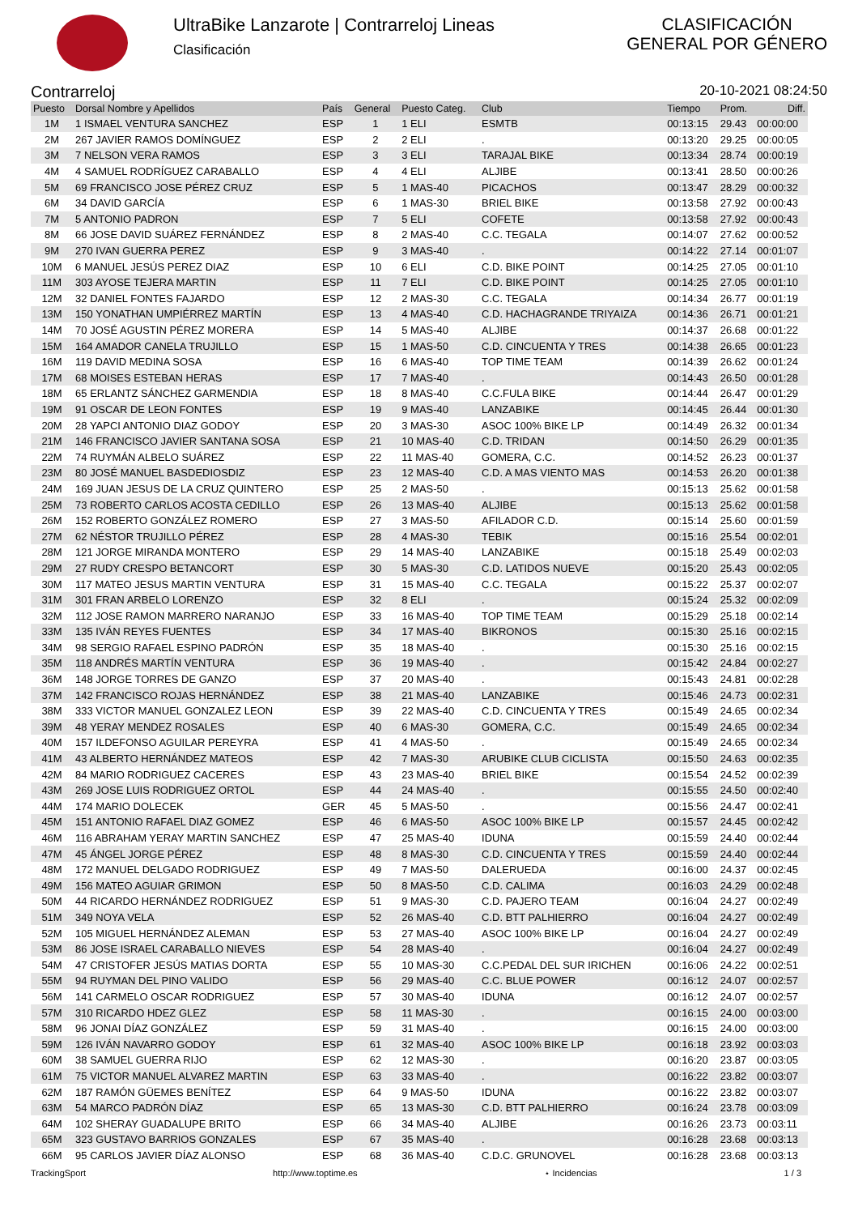UltraBike Lanzarote | Contrarreloj Lineas
Clasificación
CLASIFICACIÓN
GENERAL POR GÉNERO
Contrarreloj 20-10-2021 08:24:50
| Puesto | Dorsal Nombre y Apellidos | País | General | Puesto Categ. | Club | Tiempo | Prom. | Diff. |
| --- | --- | --- | --- | --- | --- | --- | --- | --- |
| 1M | 1 ISMAEL VENTURA SANCHEZ | ESP | 1 | 1 ELI | ESMTB | 00:13:15 | 29.43 | 00:00:00 |
| 2M | 267 JAVIER RAMOS DOMÍNGUEZ | ESP | 2 | 2 ELI | . | 00:13:20 | 29.25 | 00:00:05 |
| 3M | 7 NELSON VERA RAMOS | ESP | 3 | 3 ELI | TARAJAL BIKE | 00:13:34 | 28.74 | 00:00:19 |
| 4M | 4 SAMUEL RODRÍGUEZ CARABALLO | ESP | 4 | 4 ELI | ALJIBE | 00:13:41 | 28.50 | 00:00:26 |
| 5M | 69 FRANCISCO JOSE PÉREZ CRUZ | ESP | 5 | 1 MAS-40 | PICACHOS | 00:13:47 | 28.29 | 00:00:32 |
| 6M | 34 DAVID GARCÍA | ESP | 6 | 1 MAS-30 | BRIEL BIKE | 00:13:58 | 27.92 | 00:00:43 |
| 7M | 5 ANTONIO PADRON | ESP | 7 | 5 ELI | COFETE | 00:13:58 | 27.92 | 00:00:43 |
| 8M | 66 JOSE DAVID SUÁREZ FERNÁNDEZ | ESP | 8 | 2 MAS-40 | C.C. TEGALA | 00:14:07 | 27.62 | 00:00:52 |
| 9M | 270 IVAN GUERRA PEREZ | ESP | 9 | 3 MAS-40 | . | 00:14:22 | 27.14 | 00:01:07 |
| 10M | 6 MANUEL JESÚS PEREZ DIAZ | ESP | 10 | 6 ELI | C.D. BIKE POINT | 00:14:25 | 27.05 | 00:01:10 |
| 11M | 303 AYOSE TEJERA MARTIN | ESP | 11 | 7 ELI | C.D. BIKE POINT | 00:14:25 | 27.05 | 00:01:10 |
| 12M | 32 DANIEL FONTES FAJARDO | ESP | 12 | 2 MAS-30 | C.C. TEGALA | 00:14:34 | 26.77 | 00:01:19 |
| 13M | 150 YONATHAN UMPIÉRREZ MARTÍN | ESP | 13 | 4 MAS-40 | C.D. HACHAGRANDE TRIYAIZA | 00:14:36 | 26.71 | 00:01:21 |
| 14M | 70 JOSÉ AGUSTIN PÉREZ MORERA | ESP | 14 | 5 MAS-40 | ALJIBE | 00:14:37 | 26.68 | 00:01:22 |
| 15M | 164 AMADOR CANELA TRUJILLO | ESP | 15 | 1 MAS-50 | C.D. CINCUENTA Y TRES | 00:14:38 | 26.65 | 00:01:23 |
| 16M | 119 DAVID MEDINA SOSA | ESP | 16 | 6 MAS-40 | TOP TIME TEAM | 00:14:39 | 26.62 | 00:01:24 |
| 17M | 68 MOISES ESTEBAN HERAS | ESP | 17 | 7 MAS-40 | . | 00:14:43 | 26.50 | 00:01:28 |
| 18M | 65 ERLANTZ SÁNCHEZ GARMENDIA | ESP | 18 | 8 MAS-40 | C.C.FULA BIKE | 00:14:44 | 26.47 | 00:01:29 |
| 19M | 91 OSCAR DE LEON FONTES | ESP | 19 | 9 MAS-40 | LANZABIKE | 00:14:45 | 26.44 | 00:01:30 |
| 20M | 28 YAPCI ANTONIO DIAZ GODOY | ESP | 20 | 3 MAS-30 | ASOC 100% BIKE LP | 00:14:49 | 26.32 | 00:01:34 |
| 21M | 146 FRANCISCO JAVIER SANTANA SOSA | ESP | 21 | 10 MAS-40 | C.D. TRIDAN | 00:14:50 | 26.29 | 00:01:35 |
| 22M | 74 RUYMÁN ALBELO SUÁREZ | ESP | 22 | 11 MAS-40 | GOMERA, C.C. | 00:14:52 | 26.23 | 00:01:37 |
| 23M | 80 JOSÉ MANUEL BASDEDIOSDIZ | ESP | 23 | 12 MAS-40 | C.D. A MAS VIENTO MAS | 00:14:53 | 26.20 | 00:01:38 |
| 24M | 169 JUAN JESUS DE LA CRUZ QUINTERO | ESP | 25 | 2 MAS-50 | . | 00:15:13 | 25.62 | 00:01:58 |
| 25M | 73 ROBERTO CARLOS ACOSTA CEDILLO | ESP | 26 | 13 MAS-40 | ALJIBE | 00:15:13 | 25.62 | 00:01:58 |
| 26M | 152 ROBERTO GONZÁLEZ ROMERO | ESP | 27 | 3 MAS-50 | AFILADOR C.D. | 00:15:14 | 25.60 | 00:01:59 |
| 27M | 62 NÉSTOR TRUJILLO PÉREZ | ESP | 28 | 4 MAS-30 | TEBIK | 00:15:16 | 25.54 | 00:02:01 |
| 28M | 121 JORGE MIRANDA MONTERO | ESP | 29 | 14 MAS-40 | LANZABIKE | 00:15:18 | 25.49 | 00:02:03 |
| 29M | 27 RUDY CRESPO BETANCORT | ESP | 30 | 5 MAS-30 | C.D. LATIDOS NUEVE | 00:15:20 | 25.43 | 00:02:05 |
| 30M | 117 MATEO JESUS MARTIN VENTURA | ESP | 31 | 15 MAS-40 | C.C. TEGALA | 00:15:22 | 25.37 | 00:02:07 |
| 31M | 301 FRAN ARBELO LORENZO | ESP | 32 | 8 ELI | . | 00:15:24 | 25.32 | 00:02:09 |
| 32M | 112 JOSE RAMON MARRERO NARANJO | ESP | 33 | 16 MAS-40 | TOP TIME TEAM | 00:15:29 | 25.18 | 00:02:14 |
| 33M | 135 IVÁN REYES FUENTES | ESP | 34 | 17 MAS-40 | BIKRONOS | 00:15:30 | 25.16 | 00:02:15 |
| 34M | 98 SERGIO RAFAEL ESPINO PADRÓN | ESP | 35 | 18 MAS-40 | . | 00:15:30 | 25.16 | 00:02:15 |
| 35M | 118 ANDRÉS MARTÍN VENTURA | ESP | 36 | 19 MAS-40 | . | 00:15:42 | 24.84 | 00:02:27 |
| 36M | 148 JORGE TORRES DE GANZO | ESP | 37 | 20 MAS-40 | . | 00:15:43 | 24.81 | 00:02:28 |
| 37M | 142 FRANCISCO ROJAS HERNÁNDEZ | ESP | 38 | 21 MAS-40 | LANZABIKE | 00:15:46 | 24.73 | 00:02:31 |
| 38M | 333 VICTOR MANUEL GONZALEZ LEON | ESP | 39 | 22 MAS-40 | C.D. CINCUENTA Y TRES | 00:15:49 | 24.65 | 00:02:34 |
| 39M | 48 YERAY MENDEZ ROSALES | ESP | 40 | 6 MAS-30 | GOMERA, C.C. | 00:15:49 | 24.65 | 00:02:34 |
| 40M | 157 ILDEFONSO AGUILAR PEREYRA | ESP | 41 | 4 MAS-50 | . | 00:15:49 | 24.65 | 00:02:34 |
| 41M | 43 ALBERTO HERNÁNDEZ MATEOS | ESP | 42 | 7 MAS-30 | ARUBIKE CLUB CICLISTA | 00:15:50 | 24.63 | 00:02:35 |
| 42M | 84 MARIO RODRIGUEZ CACERES | ESP | 43 | 23 MAS-40 | BRIEL BIKE | 00:15:54 | 24.52 | 00:02:39 |
| 43M | 269 JOSE LUIS RODRIGUEZ ORTOL | ESP | 44 | 24 MAS-40 | . | 00:15:55 | 24.50 | 00:02:40 |
| 44M | 174 MARIO DOLECEK | GER | 45 | 5 MAS-50 | . | 00:15:56 | 24.47 | 00:02:41 |
| 45M | 151 ANTONIO RAFAEL DIAZ GOMEZ | ESP | 46 | 6 MAS-50 | ASOC 100% BIKE LP | 00:15:57 | 24.45 | 00:02:42 |
| 46M | 116 ABRAHAM YERAY MARTIN SANCHEZ | ESP | 47 | 25 MAS-40 | IDUNA | 00:15:59 | 24.40 | 00:02:44 |
| 47M | 45 ÁNGEL JORGE PÉREZ | ESP | 48 | 8 MAS-30 | C.D. CINCUENTA Y TRES | 00:15:59 | 24.40 | 00:02:44 |
| 48M | 172 MANUEL DELGADO RODRIGUEZ | ESP | 49 | 7 MAS-50 | DALERUEDA | 00:16:00 | 24.37 | 00:02:45 |
| 49M | 156 MATEO AGUIAR GRIMON | ESP | 50 | 8 MAS-50 | C.D. CALIMA | 00:16:03 | 24.29 | 00:02:48 |
| 50M | 44 RICARDO HERNÁNDEZ RODRIGUEZ | ESP | 51 | 9 MAS-30 | C.D. PAJERO TEAM | 00:16:04 | 24.27 | 00:02:49 |
| 51M | 349 NOYA VELA | ESP | 52 | 26 MAS-40 | C.D. BTT PALHIERRO | 00:16:04 | 24.27 | 00:02:49 |
| 52M | 105 MIGUEL HERNÁNDEZ ALEMAN | ESP | 53 | 27 MAS-40 | ASOC 100% BIKE LP | 00:16:04 | 24.27 | 00:02:49 |
| 53M | 86 JOSE ISRAEL CARABALLO NIEVES | ESP | 54 | 28 MAS-40 | . | 00:16:04 | 24.27 | 00:02:49 |
| 54M | 47 CRISTOFER JESÚS MATIAS DORTA | ESP | 55 | 10 MAS-30 | C.C.PEDAL DEL SUR IRICHEN | 00:16:06 | 24.22 | 00:02:51 |
| 55M | 94 RUYMAN DEL PINO VALIDO | ESP | 56 | 29 MAS-40 | C.C. BLUE POWER | 00:16:12 | 24.07 | 00:02:57 |
| 56M | 141 CARMELO OSCAR RODRIGUEZ | ESP | 57 | 30 MAS-40 | IDUNA | 00:16:12 | 24.07 | 00:02:57 |
| 57M | 310 RICARDO HDEZ GLEZ | ESP | 58 | 11 MAS-30 | . | 00:16:15 | 24.00 | 00:03:00 |
| 58M | 96 JONAI DÍAZ GONZÁLEZ | ESP | 59 | 31 MAS-40 | . | 00:16:15 | 24.00 | 00:03:00 |
| 59M | 126 IVÁN NAVARRO GODOY | ESP | 61 | 32 MAS-40 | ASOC 100% BIKE LP | 00:16:18 | 23.92 | 00:03:03 |
| 60M | 38 SAMUEL GUERRA RIJO | ESP | 62 | 12 MAS-30 | . | 00:16:20 | 23.87 | 00:03:05 |
| 61M | 75 VICTOR MANUEL ALVAREZ MARTIN | ESP | 63 | 33 MAS-40 | . | 00:16:22 | 23.82 | 00:03:07 |
| 62M | 187 RAMÓN GÜEMES BENÍTEZ | ESP | 64 | 9 MAS-50 | IDUNA | 00:16:22 | 23.82 | 00:03:07 |
| 63M | 54 MARCO PADRÓN DÍAZ | ESP | 65 | 13 MAS-30 | C.D. BTT PALHIERRO | 00:16:24 | 23.78 | 00:03:09 |
| 64M | 102 SHERAY GUADALUPE BRITO | ESP | 66 | 34 MAS-40 | ALJIBE | 00:16:26 | 23.73 | 00:03:11 |
| 65M | 323 GUSTAVO BARRIOS GONZALES | ESP | 67 | 35 MAS-40 | . | 00:16:28 | 23.68 | 00:03:13 |
| 66M | 95 CARLOS JAVIER DÍAZ ALONSO | ESP | 68 | 36 MAS-40 | C.D.C. GRUNOVEL | 00:16:28 | 23.68 | 00:03:13 |
TrackingSport http://www.toptime.es ⋆ Incidencias 1 / 3